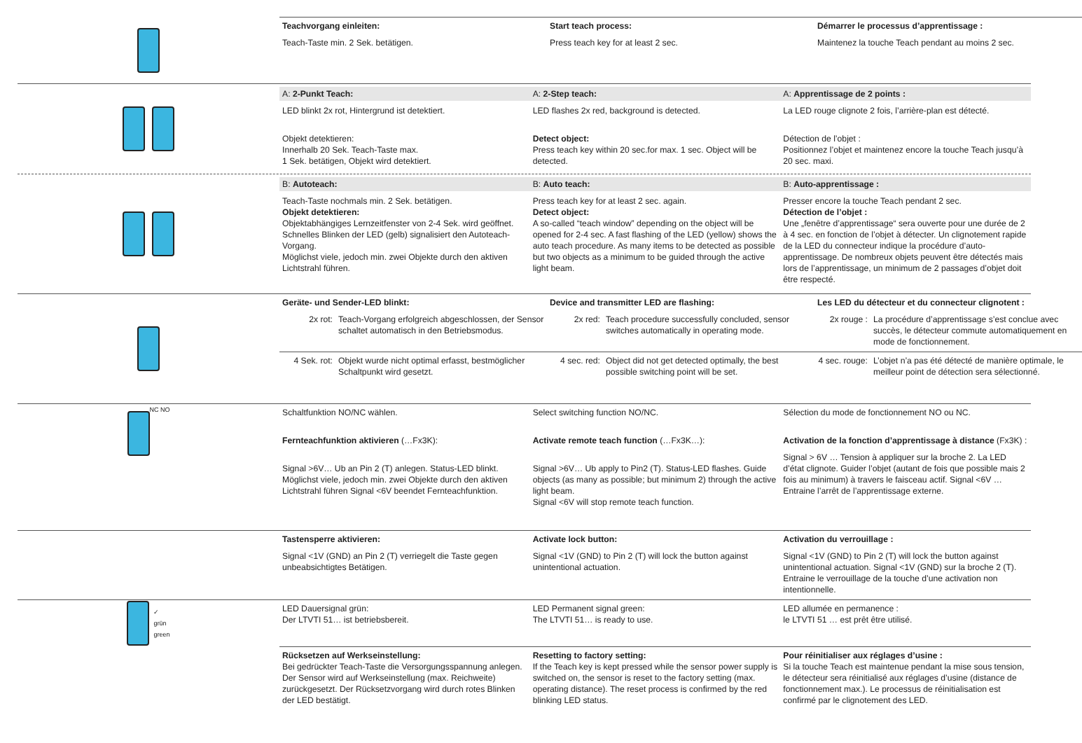Teachvorgang einleiten:
Teach-Taste min. 2 Sek. betätigen.
Start teach process:
Press teach key for at least 2 sec.
Démarrer le processus d’apprentissage :
Maintenez la touche Teach pendant au moins 2 sec.
A: 2-Punkt Teach:
LED blinkt 2x rot, Hintergrund ist detektiert.
Objekt detektieren:
Innerhalb 20 Sek. Teach-Taste max.
1 Sek. betätigen, Objekt wird detektiert.
A: 2-Step teach:
LED flashes 2x red, background is detected.
Detect object:
Press teach key within 20 sec.for max. 1 sec. Object will be detected.
A: Apprentissage de 2 points :
La LED rouge clignote 2 fois, l’arrière-plan est détecté.
Détection de l’objet :
Positionnez l’objet et maintenez encore la touche Teach jusqu’à 20 sec. maxi.
B: Autoteach:
Teach-Taste nochmals min. 2 Sek. betätigen.
Objekt detektieren:
Objektabhängiges Lernzeitfenster von 2-4 Sek. wird geöffnet. Schnelles Blinken der LED (gelb) signalisiert den Autoteach-Vorgang.
Möglichst viele, jedoch min. zwei Objekte durch den aktiven Lichtstrahl führen.
B: Auto teach:
Press teach key for at least 2 sec. again.
Detect object:
A so-called “teach window” depending on the object will be opened for 2-4 sec. A fast flashing of the LED (yellow) shows the auto teach procedure. As many items to be detected as possible but two objects as a minimum to be guided through the active light beam.
B: Auto-apprentissage :
Presser encore la touche Teach pendant 2 sec.
Détection de l’objet :
Une „fenêtre d’apprentissage“ sera ouverte pour une durée de 2 à 4 sec. en fonction de l’objet à détecter. Un clignotement rapide de la LED du connecteur indique la procédure d’auto-apprentissage. De nombreux objets peuvent être détectés mais lors de l’apprentissage, un minimum de 2 passages d’objet doit être respecté.
Geräte- und Sender-LED blinkt:
2x rot: Teach-Vorgang erfolgreich abgeschlossen, der Sensor schaltet automatisch in den Betriebsmodus.
Device and transmitter LED are flashing:
2x red: Teach procedure successfully concluded, sensor switches automatically in operating mode.
Les LED du détecteur et du connecteur clignotent :
2x rouge : La procédure d’apprentissage s’est conclue avec succès, le détecteur commute automatiquement en mode de fonctionnement.
4 Sek. rot: Objekt wurde nicht optimal erfasst, bestmöglicher Schaltpunkt wird gesetzt.
4 sec. red: Object did not get detected optimally, the best possible switching point will be set.
4 sec. rouge: L’objet n’a pas été détecté de manière optimale, le meilleur point de détection sera sélectionné.
NC NO
Schaltfunktion NO/NC wählen.
Fernteachfunktion aktivieren (…Fx3K):
Signal >6V… Ub an Pin 2 (T) anlegen. Status-LED blinkt.
Möglichst viele, jedoch min. zwei Objekte durch den aktiven Lichtstrahl führen Signal <6V beendet Fernteachfunktion.
Select switching function NO/NC.
Activate remote teach function (…Fx3K…):
Signal >6V… Ub apply to Pin2 (T). Status-LED flashes. Guide objects (as many as possible; but minimum 2) through the active light beam.
Signal <6V will stop remote teach function.
Sélection du mode de fonctionnement NO ou NC.
Activation de la fonction d’apprentissage à distance (Fx3K) :
Signal > 6V … Tension à appliquer sur la broche 2. La LED d’état clignote. Guider l’objet (autant de fois que possible mais 2 fois au minimum) à travers le faisceau actif. Signal <6V … Entraine l’arrêt de l’apprentissage externe.
Tastensperre aktivieren:
Signal <1V (GND) an Pin 2 (T) verriegelt die Taste gegen unbeabsichtigtes Betätigen.
Activate lock button:
Signal <1V (GND) to Pin 2 (T) will lock the button against unintentional actuation.
Activation du verrouillage :
Signal <1V (GND) to Pin 2 (T) will lock the button against unintentional actuation. Signal <1V (GND) sur la broche 2 (T). Entraine le verrouillage de la touche d’une activation non intentionnelle.
✓
grün
green
LED Dauersignal grün:
Der LTVTI 51… ist betriebsbereit.
LED Permanent signal green:
The LTVTI 51… is ready to use.
LED allumée en permanence :
le LTVTI 51 … est prêt être utilisé.
Rücksetzen auf Werkseinstellung:
Bei gedrückter Teach-Taste die Versorgungsspannung anlegen. Der Sensor wird auf Werkseinstellung (max. Reichweite) zurückgesetzt. Der Rücksetzvorgang wird durch rotes Blinken der LED bestätigt.
Resetting to factory setting:
If the Teach key is kept pressed while the sensor power supply is switched on, the sensor is reset to the factory setting (max. operating distance). The reset process is confirmed by the red blinking LED status.
Pour réinitialiser aux réglages d’usine :
Si la touche Teach est maintenue pendant la mise sous tension, le détecteur sera réinitialisé aux réglages d’usine (distance de fonctionnement max.). Le processus de réinitialisation est confirmé par le clignotement des LED.